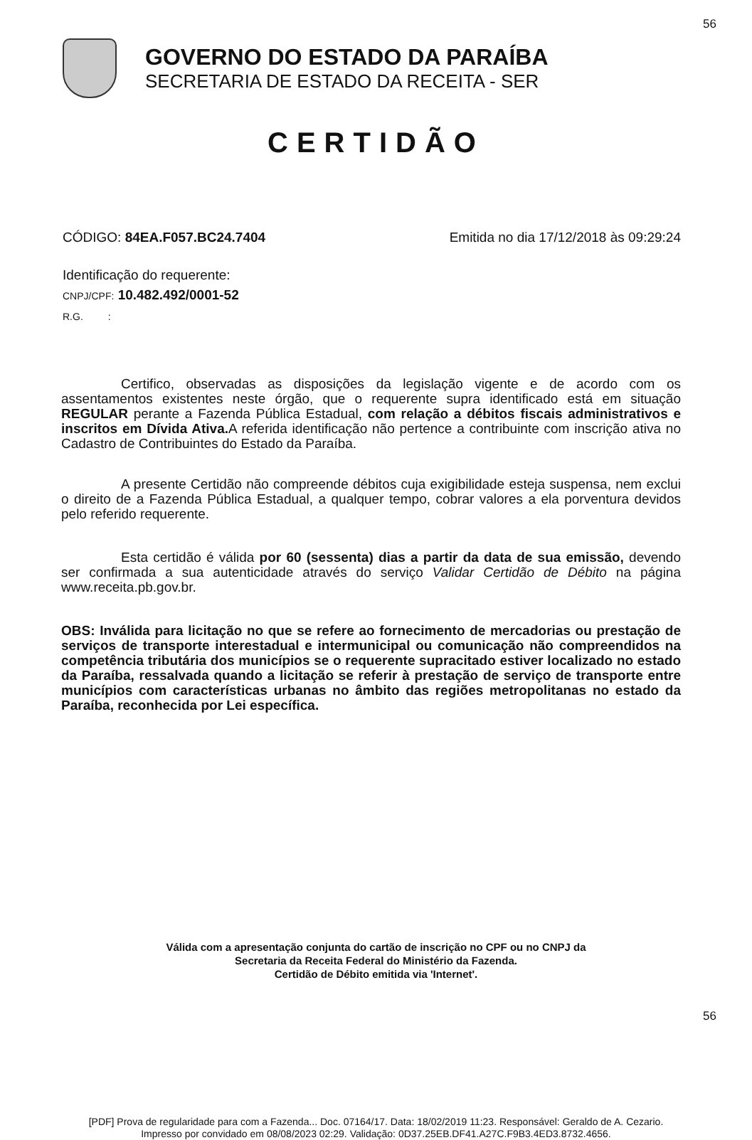56
GOVERNO DO ESTADO DA PARAÍBA
SECRETARIA DE ESTADO DA RECEITA - SER
CERTIDÃO
CÓDIGO: 84EA.F057.BC24.7404 Emitida no dia 17/12/2018 às 09:29:24
Identificação do requerente:
CNPJ/CPF: 10.482.492/0001-52
R.G. :
Certifico, observadas as disposições da legislação vigente e de acordo com os assentamentos existentes neste órgão, que o requerente supra identificado está em situação REGULAR perante a Fazenda Pública Estadual, com relação a débitos fiscais administrativos e inscritos em Dívida Ativa. A referida identificação não pertence a contribuinte com inscrição ativa no Cadastro de Contribuintes do Estado da Paraíba.
A presente Certidão não compreende débitos cuja exigibilidade esteja suspensa, nem exclui o direito de a Fazenda Pública Estadual, a qualquer tempo, cobrar valores a ela porventura devidos pelo referido requerente.
Esta certidão é válida por 60 (sessenta) dias a partir da data de sua emissão, devendo ser confirmada a sua autenticidade através do serviço Validar Certidão de Débito na página www.receita.pb.gov.br.
OBS: Inválida para licitação no que se refere ao fornecimento de mercadorias ou prestação de serviços de transporte interestadual e intermunicipal ou comunicação não compreendidos na competência tributária dos municípios se o requerente supracitado estiver localizado no estado da Paraíba, ressalvada quando a licitação se referir à prestação de serviço de transporte entre municípios com características urbanas no âmbito das regiões metropolitanas no estado da Paraíba, reconhecida por Lei específica.
Válida com a apresentação conjunta do cartão de inscrição no CPF ou no CNPJ da
Secretaria da Receita Federal do Ministério da Fazenda.
Certidão de Débito emitida via 'Internet'.
56
[PDF] Prova de regularidade para com a Fazenda... Doc. 07164/17. Data: 18/02/2019 11:23. Responsável: Geraldo de A. Cezario.
Impresso por convidado em 08/08/2023 02:29. Validação: 0D37.25EB.DF41.A27C.F9B3.4ED3.8732.4656.